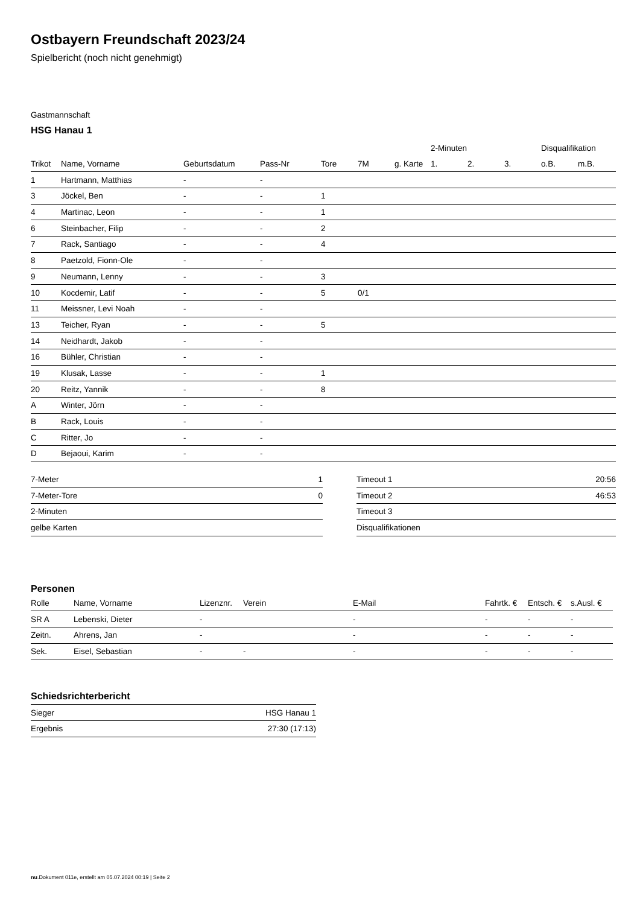Ostbayern Freundschaft 2023/24
Spielbericht (noch nicht genehmigt)
Gastmannschaft
HSG Hanau 1
| | | | | | | | 2-Minuten | | | Disqualifikation | |
| --- | --- | --- | --- | --- | --- | --- | --- | --- | --- | --- | --- |
| Trikot | Name, Vorname | Geburtsdatum | Pass-Nr | Tore | 7M | g. Karte | 1. | 2. | 3. | o.B. | m.B. |
| 1 | Hartmann, Matthias | - | - | | | | | | | | |
| 3 | Jöckel, Ben | - | - | 1 | | | | | | | |
| 4 | Martinac, Leon | - | - | 1 | | | | | | | |
| 6 | Steinbacher, Filip | - | - | 2 | | | | | | | |
| 7 | Rack, Santiago | - | - | 4 | | | | | | | |
| 8 | Paetzold, Fionn-Ole | - | - | | | | | | | | |
| 9 | Neumann, Lenny | - | - | 3 | | | | | | | |
| 10 | Kocdemir, Latif | - | - | 5 | 0/1 | | | | | | |
| 11 | Meissner, Levi Noah | - | - | | | | | | | | |
| 13 | Teicher, Ryan | - | - | 5 | | | | | | | |
| 14 | Neidhardt, Jakob | - | - | | | | | | | | |
| 16 | Bühler, Christian | - | - | | | | | | | | |
| 19 | Klusak, Lasse | - | - | 1 | | | | | | | |
| 20 | Reitz, Yannik | - | - | 8 | | | | | | | |
| A | Winter, Jörn | - | - | | | | | | | | |
| B | Rack, Louis | - | - | | | | | | | | |
| C | Ritter, Jo | - | - | | | | | | | | |
| D | Bejaoui, Karim | - | - | | | | | | | | |
| 7-Meter | 1 |
| 7-Meter-Tore | 0 |
| 2-Minuten | |
| gelbe Karten | |
| Timeout 1 | 20:56 |
| Timeout 2 | 46:53 |
| Timeout 3 | |
| Disqualifikationen | |
Personen
| Rolle | Name, Vorname | Lizenznr. | Verein | E-Mail | Fahrtk. € | Entsch. € | s.Ausl. € |
| --- | --- | --- | --- | --- | --- | --- | --- |
| SR A | Lebenski, Dieter | - | | - | - | - | - |
| Zeitn. | Ahrens, Jan | - | | - | - | - | - |
| Sek. | Eisel, Sebastian | - | - | - | - | - | - |
Schiedsrichterbericht
| Sieger | HSG Hanau 1 |
| Ergebnis | 27:30 (17:13) |
nu.Dokument 011e, erstellt am 05.07.2024 00:19 | Seite 2